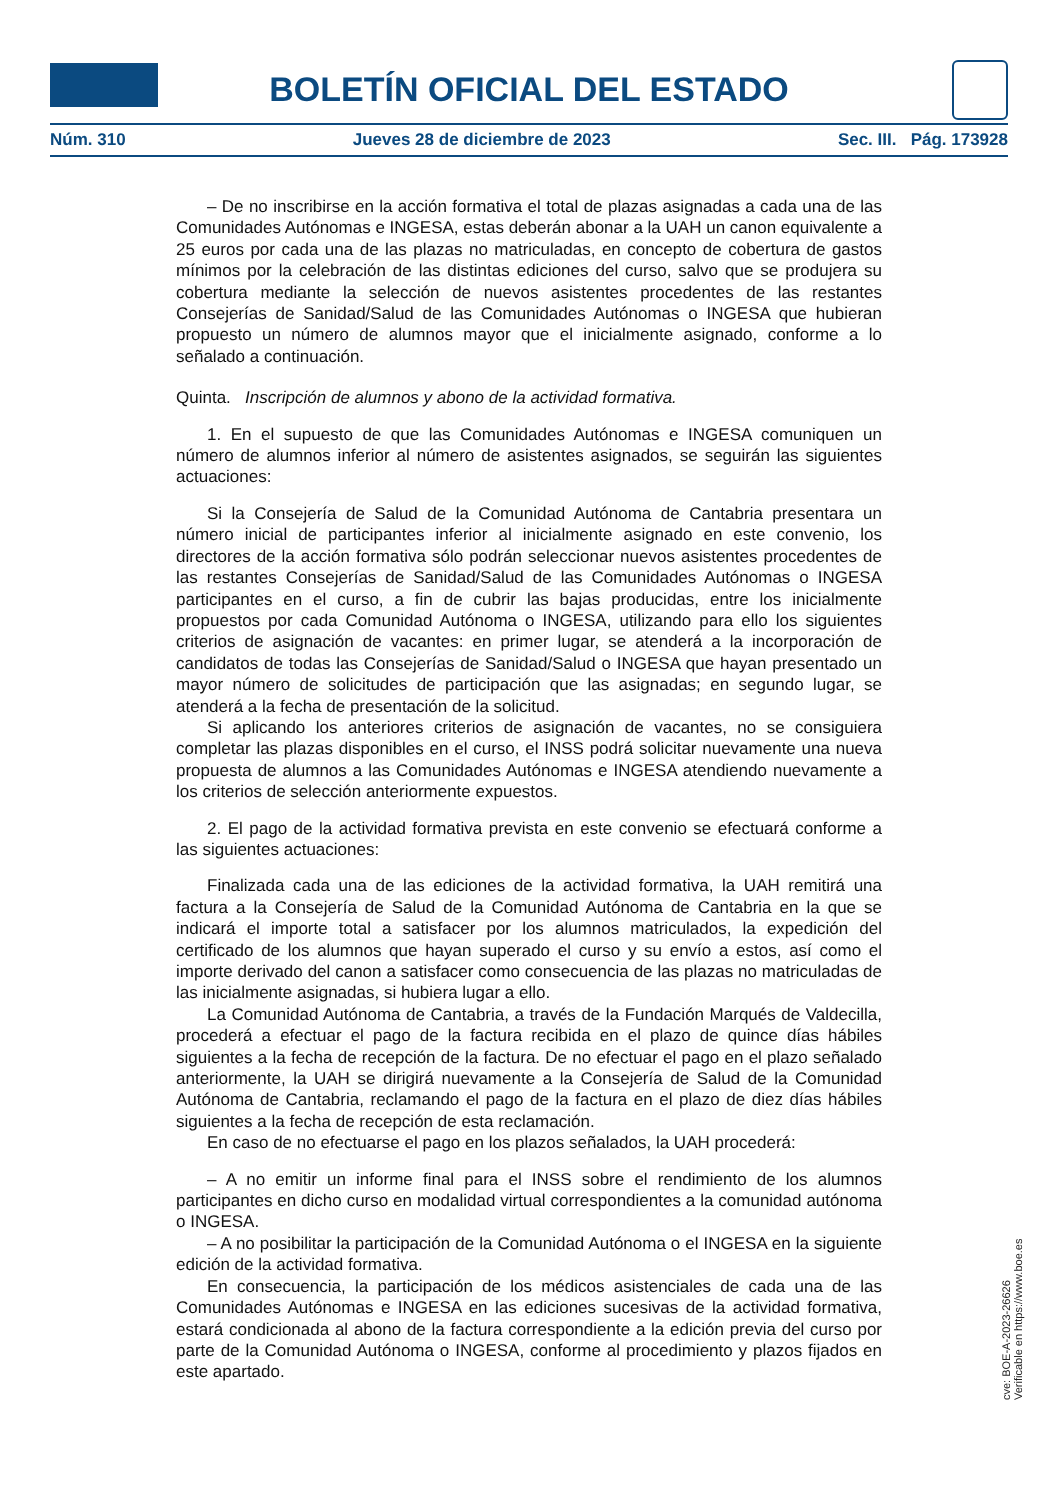BOLETÍN OFICIAL DEL ESTADO
Núm. 310 Jueves 28 de diciembre de 2023 Sec. III. Pág. 173928
– De no inscribirse en la acción formativa el total de plazas asignadas a cada una de las Comunidades Autónomas e INGESA, estas deberán abonar a la UAH un canon equivalente a 25 euros por cada una de las plazas no matriculadas, en concepto de cobertura de gastos mínimos por la celebración de las distintas ediciones del curso, salvo que se produjera su cobertura mediante la selección de nuevos asistentes procedentes de las restantes Consejerías de Sanidad/Salud de las Comunidades Autónomas o INGESA que hubieran propuesto un número de alumnos mayor que el inicialmente asignado, conforme a lo señalado a continuación.
Quinta. Inscripción de alumnos y abono de la actividad formativa.
1. En el supuesto de que las Comunidades Autónomas e INGESA comuniquen un número de alumnos inferior al número de asistentes asignados, se seguirán las siguientes actuaciones:
Si la Consejería de Salud de la Comunidad Autónoma de Cantabria presentara un número inicial de participantes inferior al inicialmente asignado en este convenio, los directores de la acción formativa sólo podrán seleccionar nuevos asistentes procedentes de las restantes Consejerías de Sanidad/Salud de las Comunidades Autónomas o INGESA participantes en el curso, a fin de cubrir las bajas producidas, entre los inicialmente propuestos por cada Comunidad Autónoma o INGESA, utilizando para ello los siguientes criterios de asignación de vacantes: en primer lugar, se atenderá a la incorporación de candidatos de todas las Consejerías de Sanidad/Salud o INGESA que hayan presentado un mayor número de solicitudes de participación que las asignadas; en segundo lugar, se atenderá a la fecha de presentación de la solicitud.
Si aplicando los anteriores criterios de asignación de vacantes, no se consiguiera completar las plazas disponibles en el curso, el INSS podrá solicitar nuevamente una nueva propuesta de alumnos a las Comunidades Autónomas e INGESA atendiendo nuevamente a los criterios de selección anteriormente expuestos.
2. El pago de la actividad formativa prevista en este convenio se efectuará conforme a las siguientes actuaciones:
Finalizada cada una de las ediciones de la actividad formativa, la UAH remitirá una factura a la Consejería de Salud de la Comunidad Autónoma de Cantabria en la que se indicará el importe total a satisfacer por los alumnos matriculados, la expedición del certificado de los alumnos que hayan superado el curso y su envío a estos, así como el importe derivado del canon a satisfacer como consecuencia de las plazas no matriculadas de las inicialmente asignadas, si hubiera lugar a ello.
La Comunidad Autónoma de Cantabria, a través de la Fundación Marqués de Valdecilla, procederá a efectuar el pago de la factura recibida en el plazo de quince días hábiles siguientes a la fecha de recepción de la factura. De no efectuar el pago en el plazo señalado anteriormente, la UAH se dirigirá nuevamente a la Consejería de Salud de la Comunidad Autónoma de Cantabria, reclamando el pago de la factura en el plazo de diez días hábiles siguientes a la fecha de recepción de esta reclamación.
En caso de no efectuarse el pago en los plazos señalados, la UAH procederá:
– A no emitir un informe final para el INSS sobre el rendimiento de los alumnos participantes en dicho curso en modalidad virtual correspondientes a la comunidad autónoma o INGESA.
– A no posibilitar la participación de la Comunidad Autónoma o el INGESA en la siguiente edición de la actividad formativa.
En consecuencia, la participación de los médicos asistenciales de cada una de las Comunidades Autónomas e INGESA en las ediciones sucesivas de la actividad formativa, estará condicionada al abono de la factura correspondiente a la edición previa del curso por parte de la Comunidad Autónoma o INGESA, conforme al procedimiento y plazos fijados en este apartado.
cve: BOE-A-2023-26626
Verificable en https://www.boe.es